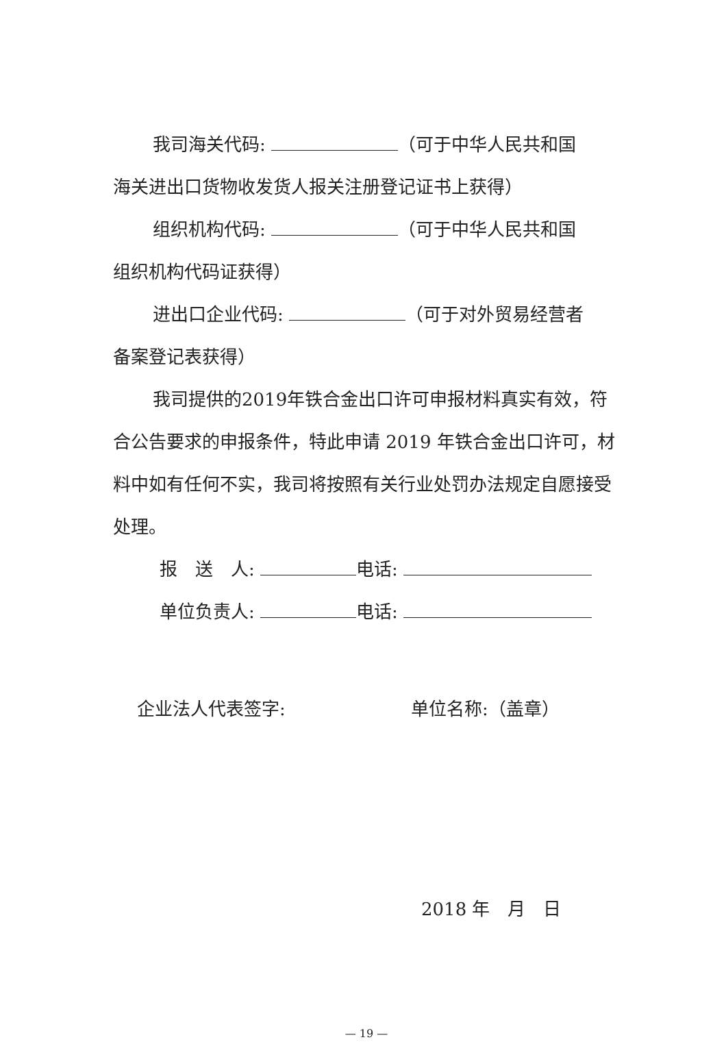我司海关代码: （可于中华人民共和国
海关进出口货物收发货人报关注册登记证书上获得）
组织机构代码: （可于中华人民共和国
组织机构代码证获得）
进出口企业代码: （可于对外贸易经营者
备案登记表获得）
我司提供的2019年铁合金出口许可申报材料真实有效，符合公告要求的申报条件，特此申请 2019 年铁合金出口许可，材料中如有任何不实，我司将按照有关行业处罚办法规定自愿接受处理。
报　送　人: 电话:
单位负责人: 电话:
企业法人代表签字: 单位名称:（盖章）
2018 年　月　日
— 19 —